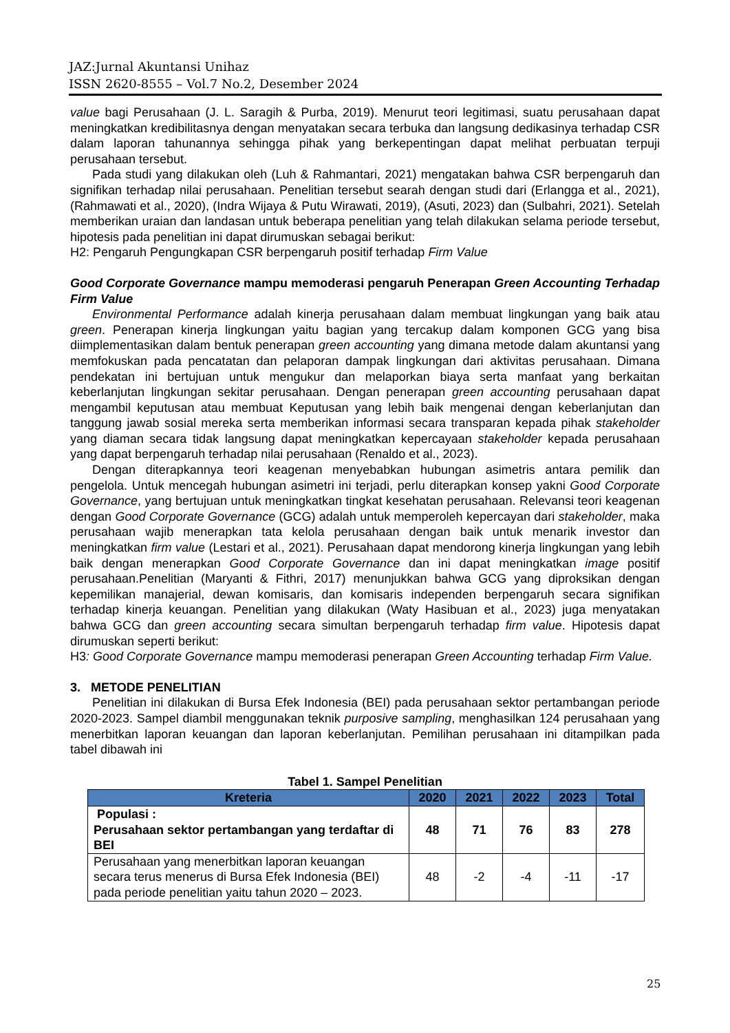JAZ:Jurnal Akuntansi Unihaz
ISSN 2620-8555 – Vol.7 No.2, Desember 2024
value bagi Perusahaan (J. L. Saragih & Purba, 2019). Menurut teori legitimasi, suatu perusahaan dapat meningkatkan kredibilitasnya dengan menyatakan secara terbuka dan langsung dedikasinya terhadap CSR dalam laporan tahunannya sehingga pihak yang berkepentingan dapat melihat perbuatan terpuji perusahaan tersebut.
Pada studi yang dilakukan oleh (Luh & Rahmantari, 2021) mengatakan bahwa CSR berpengaruh dan signifikan terhadap nilai perusahaan. Penelitian tersebut searah dengan studi dari (Erlangga et al., 2021), (Rahmawati et al., 2020), (Indra Wijaya & Putu Wirawati, 2019), (Asuti, 2023) dan (Sulbahri, 2021). Setelah memberikan uraian dan landasan untuk beberapa penelitian yang telah dilakukan selama periode tersebut, hipotesis pada penelitian ini dapat dirumuskan sebagai berikut:
H2: Pengaruh Pengungkapan CSR berpengaruh positif terhadap Firm Value
Good Corporate Governance mampu memoderasi pengaruh Penerapan Green Accounting Terhadap Firm Value
Environmental Performance adalah kinerja perusahaan dalam membuat lingkungan yang baik atau green. Penerapan kinerja lingkungan yaitu bagian yang tercakup dalam komponen GCG yang bisa diimplementasikan dalam bentuk penerapan green accounting yang dimana metode dalam akuntansi yang memfokuskan pada pencatatan dan pelaporan dampak lingkungan dari aktivitas perusahaan. Dimana pendekatan ini bertujuan untuk mengukur dan melaporkan biaya serta manfaat yang berkaitan keberlanjutan lingkungan sekitar perusahaan. Dengan penerapan green accounting perusahaan dapat mengambil keputusan atau membuat Keputusan yang lebih baik mengenai dengan keberlanjutan dan tanggung jawab sosial mereka serta memberikan informasi secara transparan kepada pihak stakeholder yang diaman secara tidak langsung dapat meningkatkan kepercayaan stakeholder kepada perusahaan yang dapat berpengaruh terhadap nilai perusahaan (Renaldo et al., 2023).
Dengan diterapkannya teori keagenan menyebabkan hubungan asimetris antara pemilik dan pengelola. Untuk mencegah hubungan asimetri ini terjadi, perlu diterapkan konsep yakni Good Corporate Governance, yang bertujuan untuk meningkatkan tingkat kesehatan perusahaan. Relevansi teori keagenan dengan Good Corporate Governance (GCG) adalah untuk memperoleh kepercayan dari stakeholder, maka perusahaan wajib menerapkan tata kelola perusahaan dengan baik untuk menarik investor dan meningkatkan firm value (Lestari et al., 2021). Perusahaan dapat mendorong kinerja lingkungan yang lebih baik dengan menerapkan Good Corporate Governance dan ini dapat meningkatkan image positif perusahaan.Penelitian (Maryanti & Fithri, 2017) menunjukkan bahwa GCG yang diproksikan dengan kepemilikan manajerial, dewan komisaris, dan komisaris independen berpengaruh secara signifikan terhadap kinerja keuangan. Penelitian yang dilakukan (Waty Hasibuan et al., 2023) juga menyatakan bahwa GCG dan green accounting secara simultan berpengaruh terhadap firm value. Hipotesis dapat dirumuskan seperti berikut:
H3: Good Corporate Governance mampu memoderasi penerapan Green Accounting terhadap Firm Value.
3. METODE PENELITIAN
Penelitian ini dilakukan di Bursa Efek Indonesia (BEI) pada perusahaan sektor pertambangan periode 2020-2023. Sampel diambil menggunakan teknik purposive sampling, menghasilkan 124 perusahaan yang menerbitkan laporan keuangan dan laporan keberlanjutan. Pemilihan perusahaan ini ditampilkan pada tabel dibawah ini
Tabel 1. Sampel Penelitian
| Kreteria | 2020 | 2021 | 2022 | 2023 | Total |
| --- | --- | --- | --- | --- | --- |
| Populasi : Perusahaan sektor pertambangan yang terdaftar di BEI | 48 | 71 | 76 | 83 | 278 |
| Perusahaan yang menerbitkan laporan keuangan secara terus menerus di Bursa Efek Indonesia (BEI) pada periode penelitian yaitu tahun 2020 – 2023. | 48 | -2 | -4 | -11 | -17 |
25